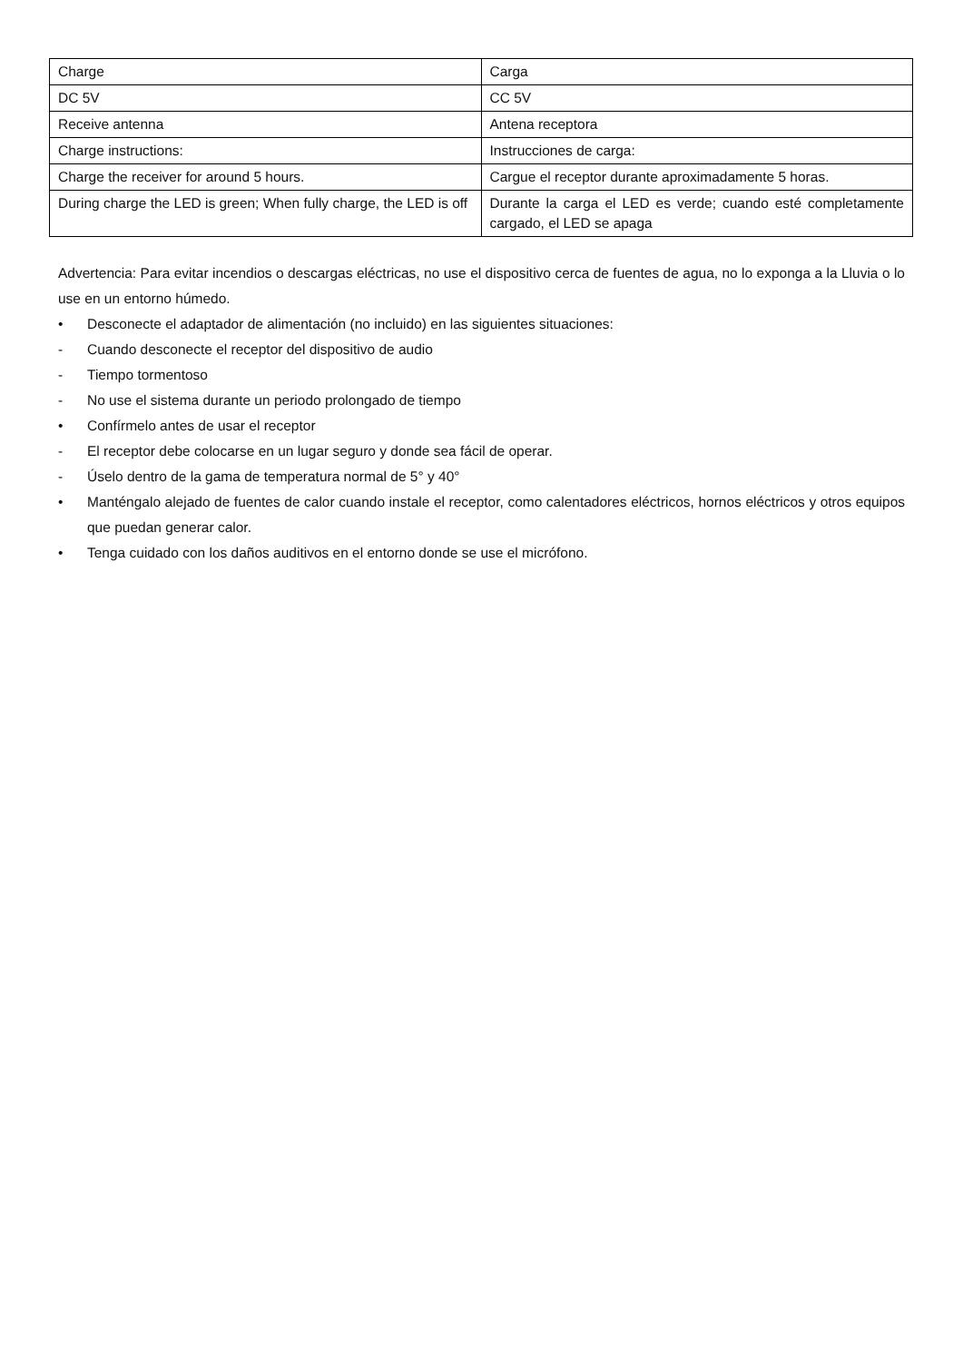| Charge | Carga |
| DC 5V | CC 5V |
| Receive antenna | Antena receptora |
| Charge instructions: | Instrucciones de carga: |
| Charge the receiver for around 5 hours. | Cargue el receptor durante aproximadamente 5 horas. |
| During charge the LED is green; When fully charge, the LED is off | Durante la carga el LED es verde; cuando esté completamente cargado, el LED se apaga |
Advertencia: Para evitar incendios o descargas eléctricas, no use el dispositivo cerca de fuentes de agua, no lo exponga a la Lluvia o lo use en un entorno húmedo.
• Desconecte el adaptador de alimentación (no incluido) en las siguientes situaciones:
- Cuando desconecte el receptor del dispositivo de audio
- Tiempo tormentoso
- No use el sistema durante un periodo prolongado de tiempo
• Confírmelo antes de usar el receptor
- El receptor debe colocarse en un lugar seguro y donde sea fácil de operar.
- Úselo dentro de la gama de temperatura normal de 5° y 40°
• Manténgalo alejado de fuentes de calor cuando instale el receptor, como calentadores eléctricos, hornos eléctricos y otros equipos que puedan generar calor.
• Tenga cuidado con los daños auditivos en el entorno donde se use el micrófono.